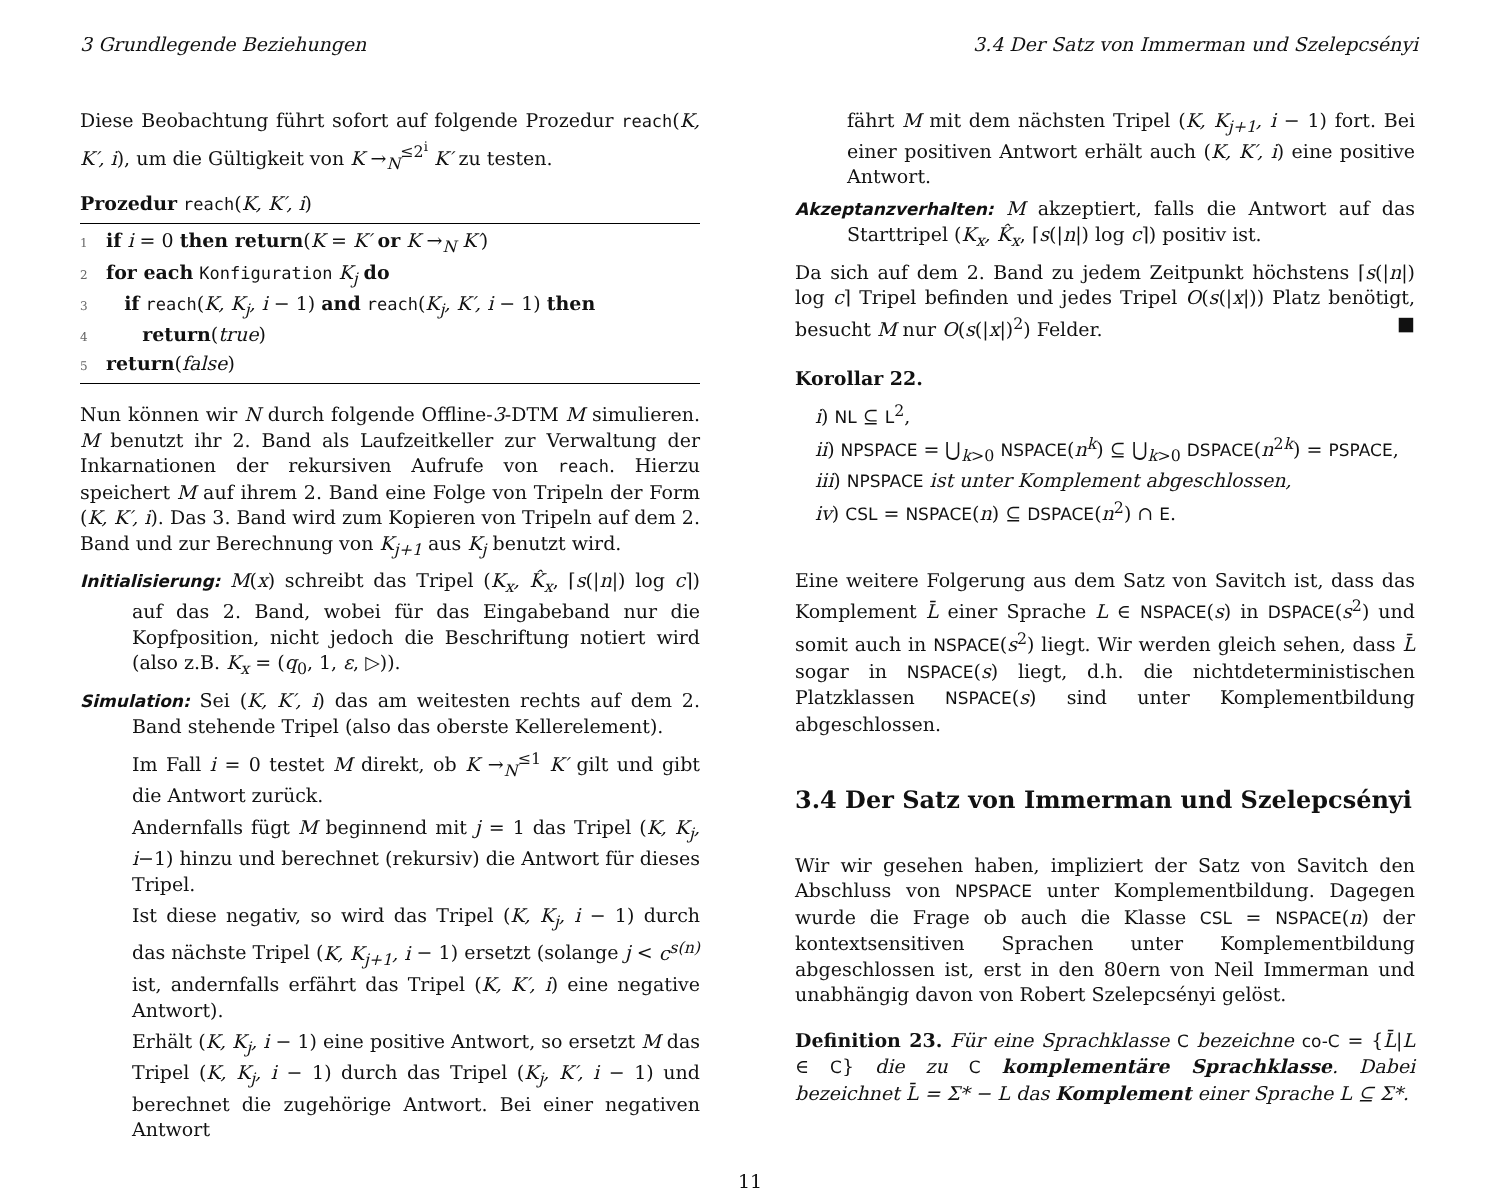3 Grundlegende Beziehungen 3.4 Der Satz von Immerman und Szelepcsényi
Diese Beobachtung führt sofort auf folgende Prozedur reach(K, K′, i), um die Gültigkeit von K →<sub>N</sub><sup>≤2<sup>i</sup></sup> K′ zu testen.
Prozedur reach(K, K′, i)
1 if i = 0 then return(K = K′ or K →<sub>N</sub> K′)
2 for each Konfiguration K<sub>j</sub> do
3 if reach(K, K<sub>j</sub>, i − 1) and reach(K<sub>j</sub>, K′, i − 1) then
4 return(true)
5 return(false)
Nun können wir N durch folgende Offline-3-DTM M simulieren. M benutzt ihr 2. Band als Laufzeitkeller zur Verwaltung der Inkarnationen der rekursiven Aufrufe von reach. Hierzu speichert M auf ihrem 2. Band eine Folge von Tripeln der Form (K, K′, i). Das 3. Band wird zum Kopieren von Tripeln auf dem 2. Band und zur Berechnung von K<sub>j+1</sub> aus K<sub>j</sub> benutzt wird.
Initialisierung: M(x) schreibt das Tripel (K<sub>x</sub>, K̂<sub>x</sub>, ⌈s(|n|) log c⌉) auf das 2. Band, wobei für das Eingabeband nur die Kopfposition, nicht jedoch die Beschriftung notiert wird (also z.B. K<sub>x</sub> = (q<sub>0</sub>, 1, ε, ▷)).
Simulation: Sei (K, K′, i) das am weitesten rechts auf dem 2. Band stehende Tripel (also das oberste Kellerelement).
Im Fall i = 0 testet M direkt, ob K →<sub>N</sub><sup>≤1</sup> K′ gilt und gibt die Antwort zurück.
Andernfalls fügt M beginnend mit j = 1 das Tripel (K, K<sub>j</sub>, i−1) hinzu und berechnet (rekursiv) die Antwort für dieses Tripel.
Ist diese negativ, so wird das Tripel (K, K<sub>j</sub>, i − 1) durch das nächste Tripel (K, K<sub>j+1</sub>, i − 1) ersetzt (solange j < c<sup>s(n)</sup> ist, andernfalls erfährt das Tripel (K, K′, i) eine negative Antwort).
Erhält (K, K<sub>j</sub>, i − 1) eine positive Antwort, so ersetzt M das Tripel (K, K<sub>j</sub>, i − 1) durch das Tripel (K<sub>j</sub>, K′, i − 1) und berechnet die zugehörige Antwort. Bei einer negativen Antwort
fährt M mit dem nächsten Tripel (K, K<sub>j+1</sub>, i − 1) fort. Bei einer positiven Antwort erhält auch (K, K′, i) eine positive Antwort.
Akzeptanzverhalten: M akzeptiert, falls die Antwort auf das Starttripel (K<sub>x</sub>, K̂<sub>x</sub>, ⌈s(|n|) log c⌉) positiv ist.
Da sich auf dem 2. Band zu jedem Zeitpunkt höchstens ⌈s(|n|) log c⌉ Tripel befinden und jedes Tripel O(s(|x|)) Platz benötigt, besucht M nur O(s(|x|)<sup>2</sup>) Felder. ■
Korollar 22.
i) NL ⊆ L<sup>2</sup>,
ii) NPSPACE = ⋃<sub>k>0</sub> NSPACE(n<sup>k</sup>) ⊆ ⋃<sub>k>0</sub> DSPACE(n<sup>2k</sup>) = PSPACE,
iii) NPSPACE ist unter Komplement abgeschlossen,
iv) CSL = NSPACE(n) ⊆ DSPACE(n<sup>2</sup>) ∩ E.
Eine weitere Folgerung aus dem Satz von Savitch ist, dass das Komplement L̄ einer Sprache L ∈ NSPACE(s) in DSPACE(s<sup>2</sup>) und somit auch in NSPACE(s<sup>2</sup>) liegt. Wir werden gleich sehen, dass L̄ sogar in NSPACE(s) liegt, d.h. die nichtdeterministischen Platzklassen NSPACE(s) sind unter Komplementbildung abgeschlossen.
3.4 Der Satz von Immerman und Szelepcsényi
Wir wir gesehen haben, impliziert der Satz von Savitch den Abschluss von NPSPACE unter Komplementbildung. Dagegen wurde die Frage ob auch die Klasse CSL = NSPACE(n) der kontextsensitiven Sprachen unter Komplementbildung abgeschlossen ist, erst in den 80ern von Neil Immerman und unabhängig davon von Robert Szelepcsényi gelöst.
Definition 23. Für eine Sprachklasse C bezeichne co-C = {L̄|L ∈ C} die zu C komplementäre Sprachklasse. Dabei bezeichnet L̄ = Σ* − L das Komplement einer Sprache L ⊆ Σ*.
11